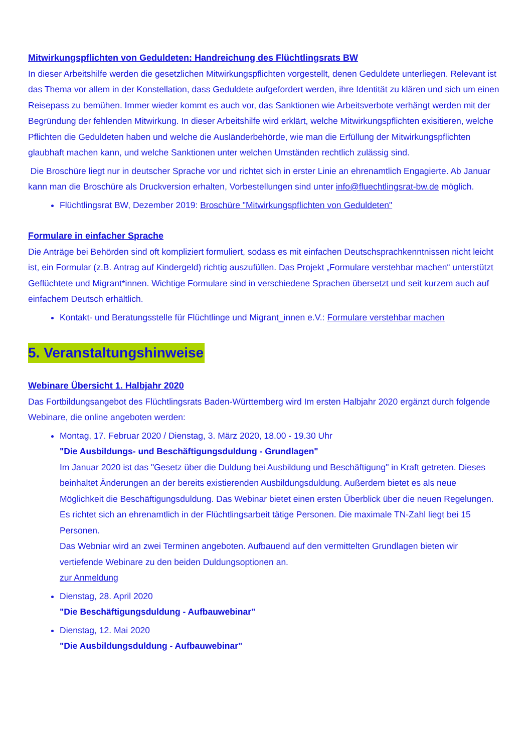Mitwirkungspflichten von Geduldeten: Handreichung des Flüchtlingsrats BW
In dieser Arbeitshilfe werden die gesetzlichen Mitwirkungspflichten vorgestellt, denen Geduldete unterliegen. Relevant ist das Thema vor allem in der Konstellation, dass Geduldete aufgefordert werden, ihre Identität zu klären und sich um einen Reisepass zu bemühen. Immer wieder kommt es auch vor, das Sanktionen wie Arbeitsverbote verhängt werden mit der Begründung der fehlenden Mitwirkung. In dieser Arbeitshilfe wird erklärt, welche Mitwirkungspflichten exisitieren, welche Pflichten die Geduldeten haben und welche die Ausländerbehörde, wie man die Erfüllung der Mitwirkungspflichten glaubhaft machen kann, und welche Sanktionen unter welchen Umständen rechtlich zulässig sind.
Die Broschüre liegt nur in deutscher Sprache vor und richtet sich in erster Linie an ehrenamtlich Engagierte. Ab Januar kann man die Broschüre als Druckversion erhalten, Vorbestellungen sind unter info@fluechtlingsrat-bw.de möglich.
Flüchtlingsrat BW, Dezember 2019: Broschüre "Mitwirkungspflichten von Geduldeten"
Formulare in einfacher Sprache
Die Anträge bei Behörden sind oft kompliziert formuliert, sodass es mit einfachen Deutschsprachkenntnissen nicht leicht ist, ein Formular (z.B. Antrag auf Kindergeld) richtig auszufüllen. Das Projekt „Formulare verstehbar machen“ unterstützt Geflüchtete und Migrant*innen. Wichtige Formulare sind in verschiedene Sprachen übersetzt und seit kurzem auch auf einfachem Deutsch erhältlich.
Kontakt- und Beratungsstelle für Flüchtlinge und Migrant_innen e.V.: Formulare verstehbar machen
5. Veranstaltungshinweise
Webinare Übersicht 1. Halbjahr 2020
Das Fortbildungsangebot des Flüchtlingsrats Baden-Württemberg wird Im ersten Halbjahr 2020 ergänzt durch folgende Webinare, die online angeboten werden:
Montag, 17. Februar 2020 / Dienstag, 3. März 2020, 18.00 - 19.30 Uhr
"Die Ausbildungs- und Beschäftigungsduldung - Grundlagen"
Im Januar 2020 ist das "Gesetz über die Duldung bei Ausbildung und Beschäftigung" in Kraft getreten. Dieses beinhaltet Änderungen an der bereits existierenden Ausbildungsduldung. Außerdem bietet es als neue Möglichkeit die Beschäftigungsduldung. Das Webinar bietet einen ersten Überblick über die neuen Regelungen. Es richtet sich an ehrenamtlich in der Flüchtlingsarbeit tätige Personen. Die maximale TN-Zahl liegt bei 15 Personen.
Das Webniar wird an zwei Terminen angeboten. Aufbauend auf den vermittelten Grundlagen bieten wir vertiefende Webinare zu den beiden Duldungsoptionen an.
zur Anmeldung
Dienstag, 28. April 2020
"Die Beschäftigungsduldung - Aufbauwebinar"
Dienstag, 12. Mai 2020
"Die Ausbildungsduldung - Aufbauwebinar"